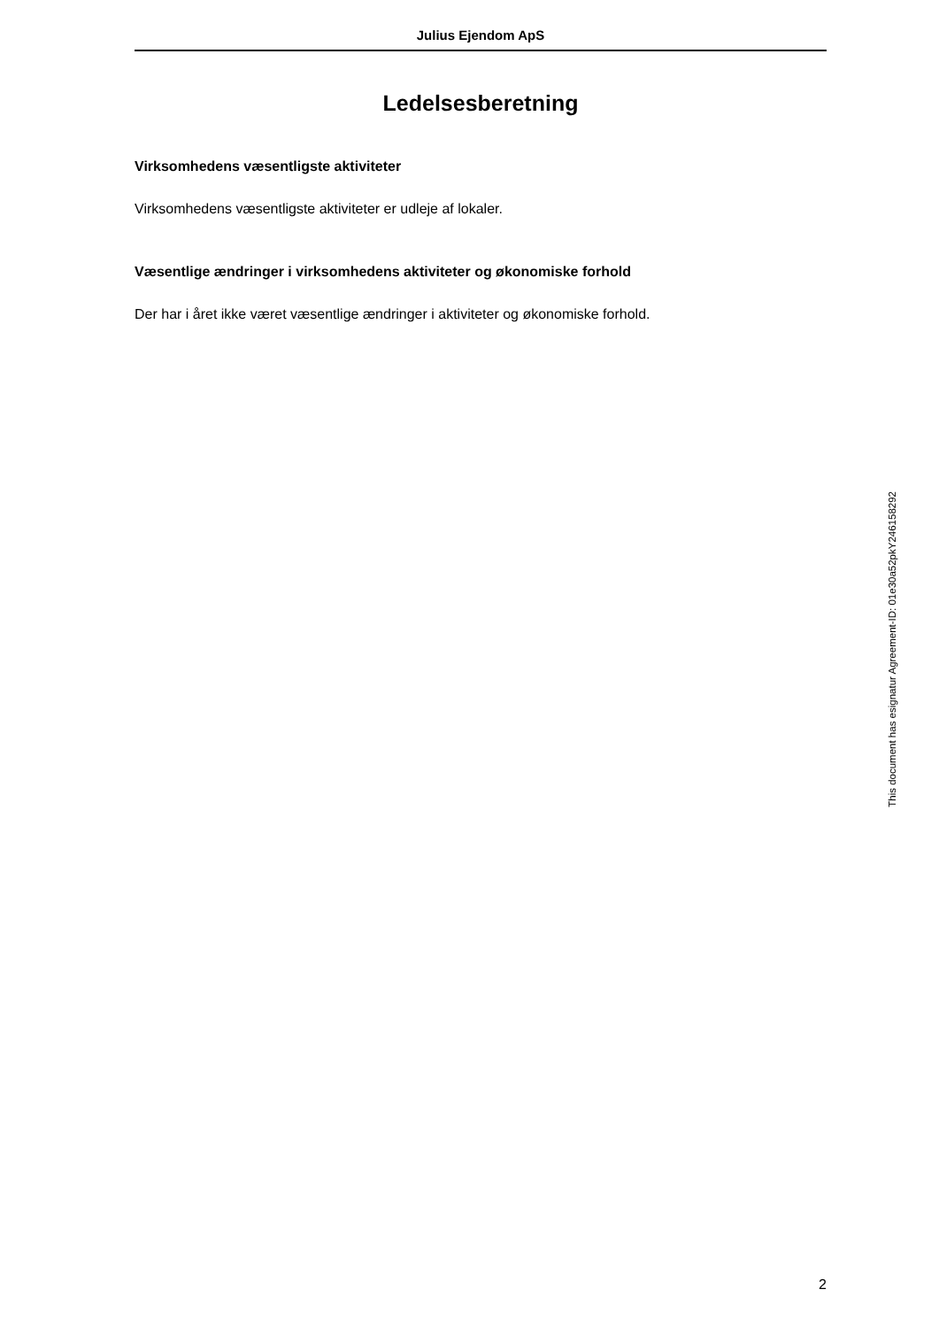Julius Ejendom ApS
Ledelsesberetning
Virksomhedens væsentligste aktiviteter
Virksomhedens væsentligste aktiviteter er udleje af lokaler.
Væsentlige ændringer i virksomhedens aktiviteter og økonomiske forhold
Der har i året ikke været væsentlige ændringer i aktiviteter og økonomiske forhold.
2
This document has esignatur Agreement-ID: 01e30a52pkY246158292